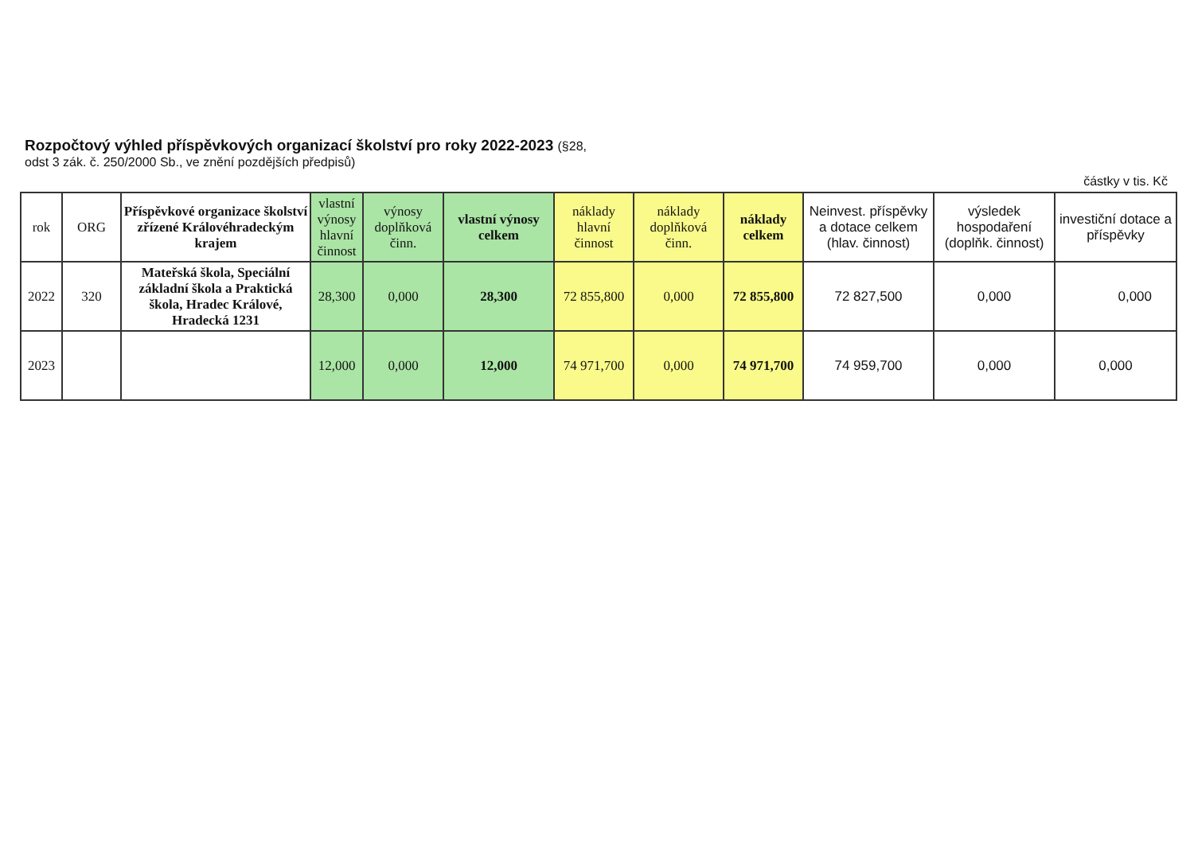Rozpočtový výhled příspěvkových organizací školství pro roky 2022-2023 (§28,
odst 3 zák. č. 250/2000 Sb., ve znění pozdějších předpisů)
částky v tis. Kč
| rok | ORG | Příspěvkové organizace školství zřízené Královéhradeckým krajem | vlastní výnosy hlavní činnost | výnosy doplňková činn. | vlastní výnosy celkem | náklady hlavní činnost | náklady doplňková činn. | náklady celkem | Neinvest. příspěvky a dotace celkem (hlav. činnost) | výsledek hospodaření (doplňk. činnost) | investiční dotace a příspěvky |
| --- | --- | --- | --- | --- | --- | --- | --- | --- | --- | --- | --- |
| 2022 | 320 | Mateřská škola, Speciální základní škola a Praktická škola, Hradec Králové, Hradecká 1231 | 28,300 | 0,000 | 28,300 | 72 855,800 | 0,000 | 72 855,800 | 72 827,500 | 0,000 | 0,000 |
| 2023 | | | 12,000 | 0,000 | 12,000 | 74 971,700 | 0,000 | 74 971,700 | 74 959,700 | 0,000 | 0,000 |